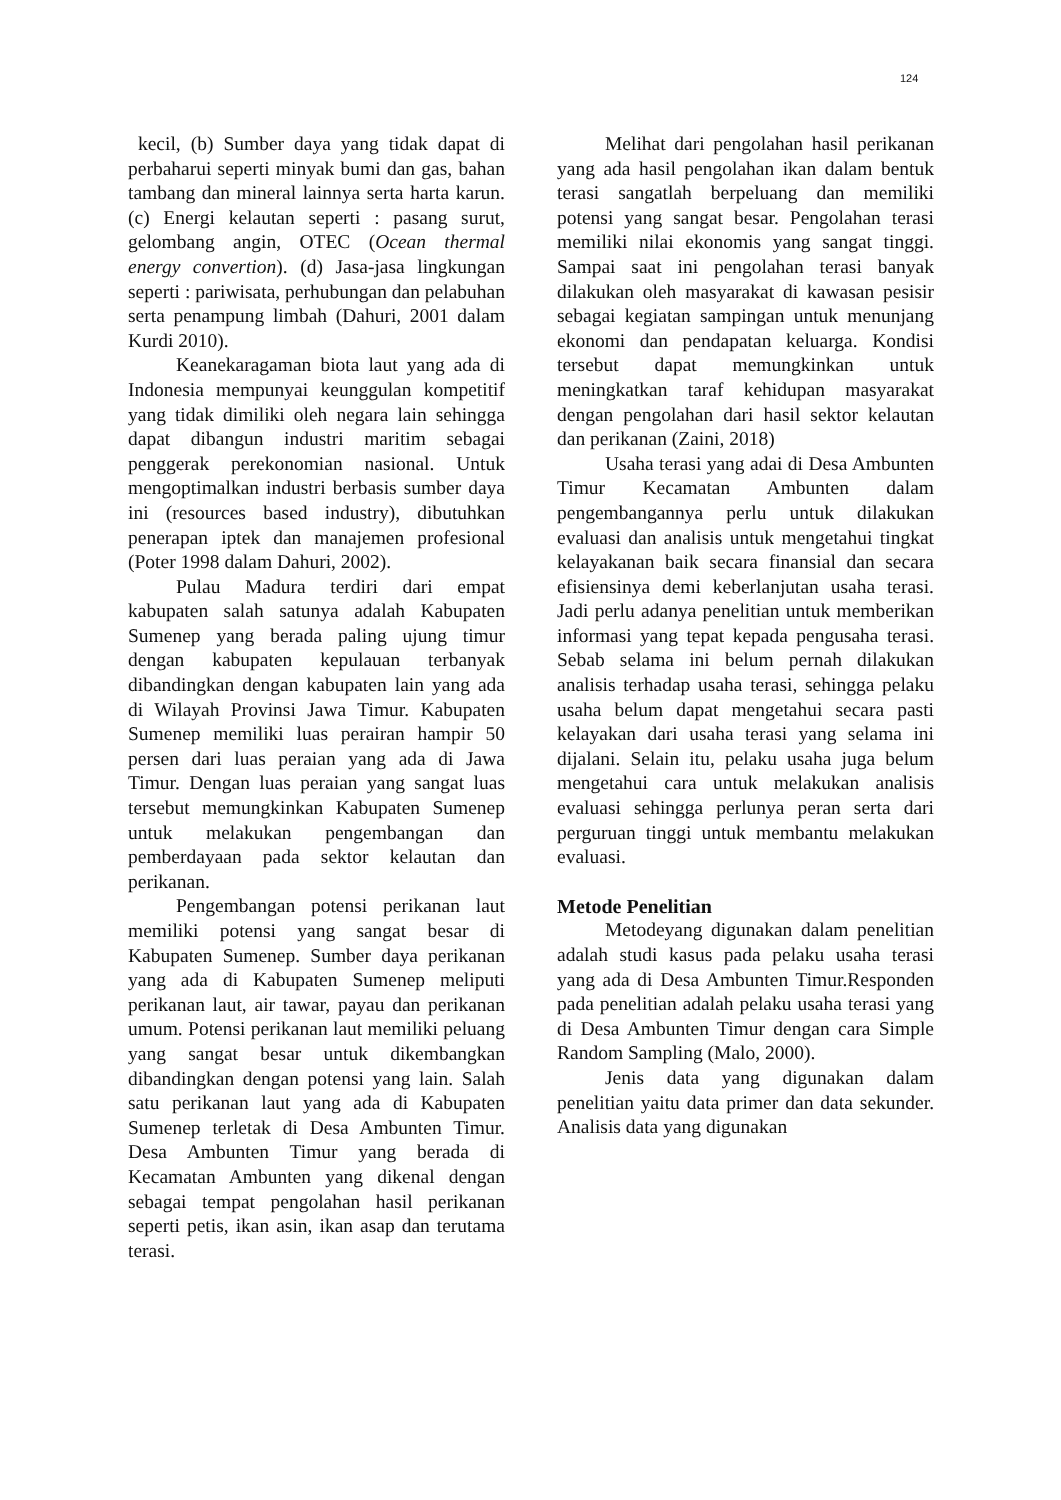124
kecil, (b) Sumber daya yang tidak dapat di perbaharui seperti minyak bumi dan gas, bahan tambang dan mineral lainnya serta harta karun. (c) Energi kelautan seperti : pasang surut, gelombang angin, OTEC (Ocean thermal energy convertion). (d) Jasa-jasa lingkungan seperti : pariwisata, perhubungan dan pelabuhan serta penampung limbah (Dahuri, 2001 dalam Kurdi 2010).
Keanekaragaman biota laut yang ada di Indonesia mempunyai keunggulan kompetitif yang tidak dimiliki oleh negara lain sehingga dapat dibangun industri maritim sebagai penggerak perekonomian nasional. Untuk mengoptimalkan industri berbasis sumber daya ini (resources based industry), dibutuhkan penerapan iptek dan manajemen profesional (Poter 1998 dalam Dahuri, 2002).
Pulau Madura terdiri dari empat kabupaten salah satunya adalah Kabupaten Sumenep yang berada paling ujung timur dengan kabupaten kepulauan terbanyak dibandingkan dengan kabupaten lain yang ada di Wilayah Provinsi Jawa Timur. Kabupaten Sumenep memiliki luas perairan hampir 50 persen dari luas peraian yang ada di Jawa Timur. Dengan luas peraian yang sangat luas tersebut memungkinkan Kabupaten Sumenep untuk melakukan pengembangan dan pemberdayaan pada sektor kelautan dan perikanan.
Pengembangan potensi perikanan laut memiliki potensi yang sangat besar di Kabupaten Sumenep. Sumber daya perikanan yang ada di Kabupaten Sumenep meliputi perikanan laut, air tawar, payau dan perikanan umum. Potensi perikanan laut memiliki peluang yang sangat besar untuk dikembangkan dibandingkan dengan potensi yang lain. Salah satu perikanan laut yang ada di Kabupaten Sumenep terletak di Desa Ambunten Timur. Desa Ambunten Timur yang berada di Kecamatan Ambunten yang dikenal dengan sebagai tempat pengolahan hasil perikanan seperti petis, ikan asin, ikan asap dan terutama terasi.
Melihat dari pengolahan hasil perikanan yang ada hasil pengolahan ikan dalam bentuk terasi sangatlah berpeluang dan memiliki potensi yang sangat besar. Pengolahan terasi memiliki nilai ekonomis yang sangat tinggi. Sampai saat ini pengolahan terasi banyak dilakukan oleh masyarakat di kawasan pesisir sebagai kegiatan sampingan untuk menunjang ekonomi dan pendapatan keluarga. Kondisi tersebut dapat memungkinkan untuk meningkatkan taraf kehidupan masyarakat dengan pengolahan dari hasil sektor kelautan dan perikanan (Zaini, 2018)
Usaha terasi yang adai di Desa Ambunten Timur Kecamatan Ambunten dalam pengembangannya perlu untuk dilakukan evaluasi dan analisis untuk mengetahui tingkat kelayakanan baik secara finansial dan secara efisiensinya demi keberlanjutan usaha terasi. Jadi perlu adanya penelitian untuk memberikan informasi yang tepat kepada pengusaha terasi. Sebab selama ini belum pernah dilakukan analisis terhadap usaha terasi, sehingga pelaku usaha belum dapat mengetahui secara pasti kelayakan dari usaha terasi yang selama ini dijalani. Selain itu, pelaku usaha juga belum mengetahui cara untuk melakukan analisis evaluasi sehingga perlunya peran serta dari perguruan tinggi untuk membantu melakukan evaluasi.
Metode Penelitian
Metodeyang digunakan dalam penelitian adalah studi kasus pada pelaku usaha terasi yang ada di Desa Ambunten Timur.Responden pada penelitian adalah pelaku usaha terasi yang di Desa Ambunten Timur dengan cara Simple Random Sampling (Malo, 2000).
Jenis data yang digunakan dalam penelitian yaitu data primer dan data sekunder. Analisis data yang digunakan